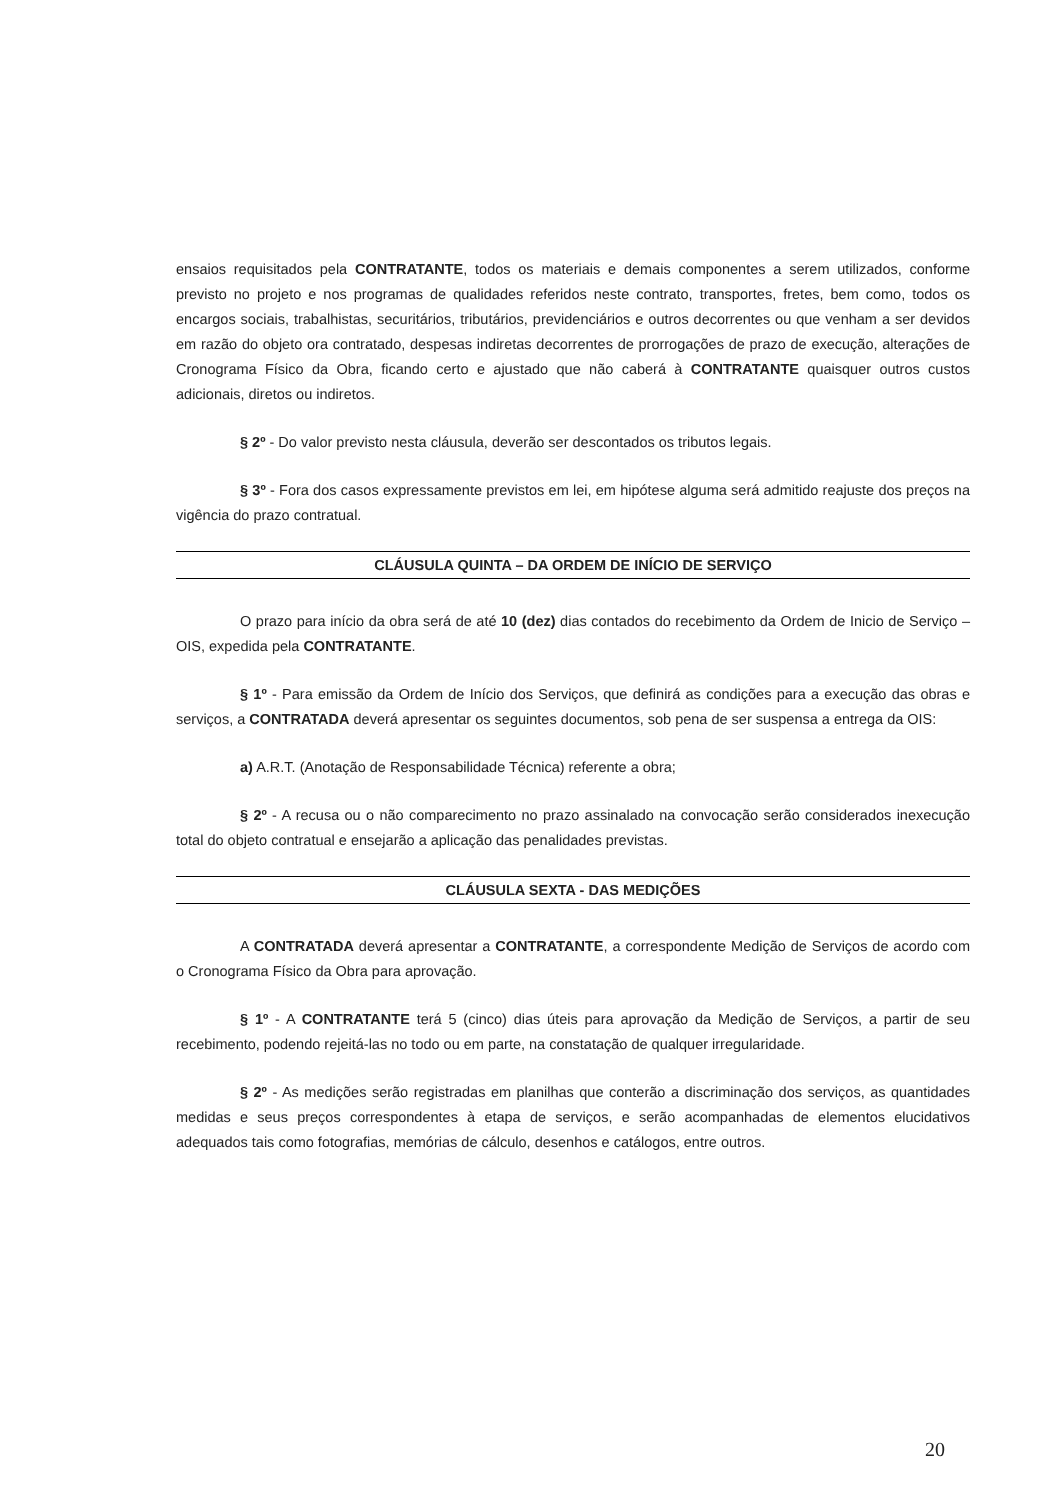ensaios requisitados pela CONTRATANTE, todos os materiais e demais componentes a serem utilizados, conforme previsto no projeto e nos programas de qualidades referidos neste contrato, transportes, fretes, bem como, todos os encargos sociais, trabalhistas, securitários, tributários, previdenciários e outros decorrentes ou que venham a ser devidos em razão do objeto ora contratado, despesas indiretas decorrentes de prorrogações de prazo de execução, alterações de Cronograma Físico da Obra, ficando certo e ajustado que não caberá à CONTRATANTE quaisquer outros custos adicionais, diretos ou indiretos.
§ 2º - Do valor previsto nesta cláusula, deverão ser descontados os tributos legais.
§ 3º - Fora dos casos expressamente previstos em lei, em hipótese alguma será admitido reajuste dos preços na vigência do prazo contratual.
CLÁUSULA QUINTA – DA ORDEM DE INÍCIO DE SERVIÇO
O prazo para início da obra será de até 10 (dez) dias contados do recebimento da Ordem de Inicio de Serviço – OIS, expedida pela CONTRATANTE.
§ 1º - Para emissão da Ordem de Início dos Serviços, que definirá as condições para a execução das obras e serviços, a CONTRATADA deverá apresentar os seguintes documentos, sob pena de ser suspensa a entrega da OIS:
a) A.R.T. (Anotação de Responsabilidade Técnica) referente a obra;
§ 2º - A recusa ou o não comparecimento no prazo assinalado na convocação serão considerados inexecução total do objeto contratual e ensejarão a aplicação das penalidades previstas.
CLÁUSULA SEXTA - DAS MEDIÇÕES
A CONTRATADA deverá apresentar a CONTRATANTE, a correspondente Medição de Serviços de acordo com o Cronograma Físico da Obra para aprovação.
§ 1º - A CONTRATANTE terá 5 (cinco) dias úteis para aprovação da Medição de Serviços, a partir de seu recebimento, podendo rejeitá-las no todo ou em parte, na constatação de qualquer irregularidade.
§ 2º - As medições serão registradas em planilhas que conterão a discriminação dos serviços, as quantidades medidas e seus preços correspondentes à etapa de serviços, e serão acompanhadas de elementos elucidativos adequados tais como fotografias, memórias de cálculo, desenhos e catálogos, entre outros.
20